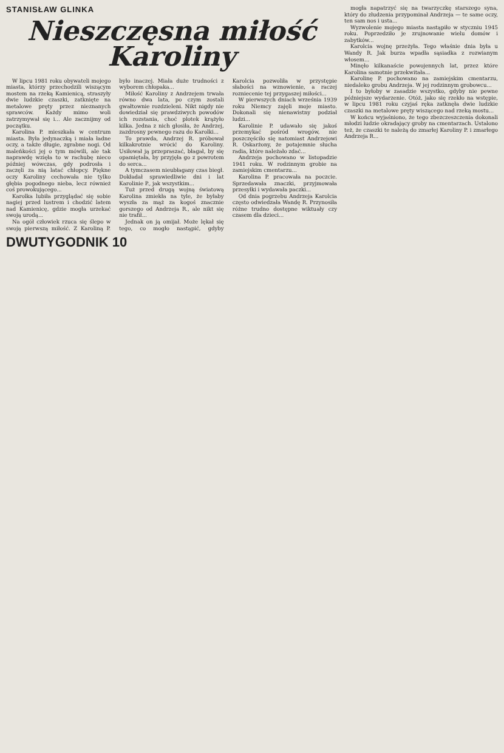STANISŁAW GLINKA
Nieszczęsna miłość Karoliny
W lipcu 1981 roku obywateli mojego miasta, którzy przechodzili wiszącym mostem na rzeką Kamienicą, straszyły dwie ludzkie czaszki, zatknięte na metalowe pręty przez nieznanych sprawców. Każdy mimo woli zatrzymywał się i... Ale zacznijmy od początku.
Karolina P. mieszkała w centrum miasta. Była jedynaczką i miała ładne oczy, a także długie, zgrabne nogi. Od maleńkości jej o tym mówili, ale tak naprawdę wzięła to w rachubę nieco później wówczas, gdy podrosła i zaczęli za nią latać chłopcy. Piękne oczy Karoliny cechowała nie tylko głębia pogodnego nieba, lecz również coś prowokującego...
Karolka lubiła przyglądać się sobie nagiej przed lustrem i chodzić latem nad Kamienicę, gdzie mogła urzekać swoją urodą...
Na ogół człowiek rzuca się ślepo w swoją pierwszą miłość. Z Karoliną P. było inaczej. Miała duże trudności z wyborem chłopaka...
Miłość Karoliny z Andrzejem trwała równo dwa lata, po czym zostali gwałtownie rozdzieleni. Nikt nigdy nie dowiedział się prawdziwych powodów ich rozstania, choć plotek krążyło kilka. Jedna z nich głosiła, że Andrzej, zazdrosny pewnego razu do Karolki...
To prawda, Andrzej R. próbował kilkakrotnie wrócić do Karoliny. Usiłował ją przepraszać, błagał, by się opamiętała, by przyjęła go z powrotem do serca...
A tymczasem nieubłagany czas biegł. Dokładał sprawiedliwie dni i lat Karolinie P., jak wszystkim...
Tuż przed drugą wojną światową Karolina zmiekła na tyle, że byłaby wyszła za mąż za kogoś znacznie gorszego od Andrzeja R., ale nikt się nie trafił...
Jednak on ją omijał. Może lękał się tego, co mogło nastąpić, gdyby Karolcia pozwoliła w przystępie słabości na wznowienie, a raczej rozniecenie tej przygaszej miłości...
W pierwszych dniach września 1939 roku Niemcy zajęli moje miasto. Dokonali się nienawistny podział ludzi...
Karolinie P. udawało się jakoś przemykać pośród wrogów, nie poszczęściło się natomiast Andrzejowi R. Oskarżony, że potajemnie słucha radia, które należało zdać...
Andrzeja pochowano w listopadzie 1941 roku. W rodzinnym grobie na zamiejskim cmentarzu...
Karolina P. pracowała na poczcie. Sprzedawała znaczki, przyjmowała przesyłki i wydawała paczki...
Od dnia pogrzebu Andrzeja Karolcia często odwiedzała Wandę R. Przynosiła różne trudno dostępne wiktuały czy czasem dla dzieci...
mogła napatrzyć się na twarzyczkę starszego syna, który do złudzenia przypominał Andrzeja — te same oczy, ten sam nos i usta...
Wyzwolenie mojego miasta nastąpiło w styczniu 1945 roku. Poprzedziło je zrujnowanie wielu domów i zabytków...
Karolcia wojnę przeżyła. Tego właśnie dnia była u Wandy R. Jak burza wpadła sąsiadka z rozwianym włosem...
Minęło kilkanaście powojennych lat, przez które Karolina samotnie przekwitała...
Karolinę P. pochowano na zamiejskim cmentarzu, niedaleko grobu Andrzeja. W jej rodzinnym grobowcu...
I to byłoby w zasadzie wszystko, gdyby nie pewne późniejsze wydarzenie. Otóż, jako się rzekło na wstępie, w lipcu 1981 roku czyjaś ręka zatknęła dwie ludzkie czaszki na metalowe pręty wiszącego nad rzeką mostu...
W końcu wyjaśniono, że tego zbezczeszczenia dokonali młodzi ludzie okradający groby na cmentarzach. Ustalono też, że czaszki te należą do zmarłej Karoliny P. i zmarłego Andrzeja R...
DWUTYGODNIK 10